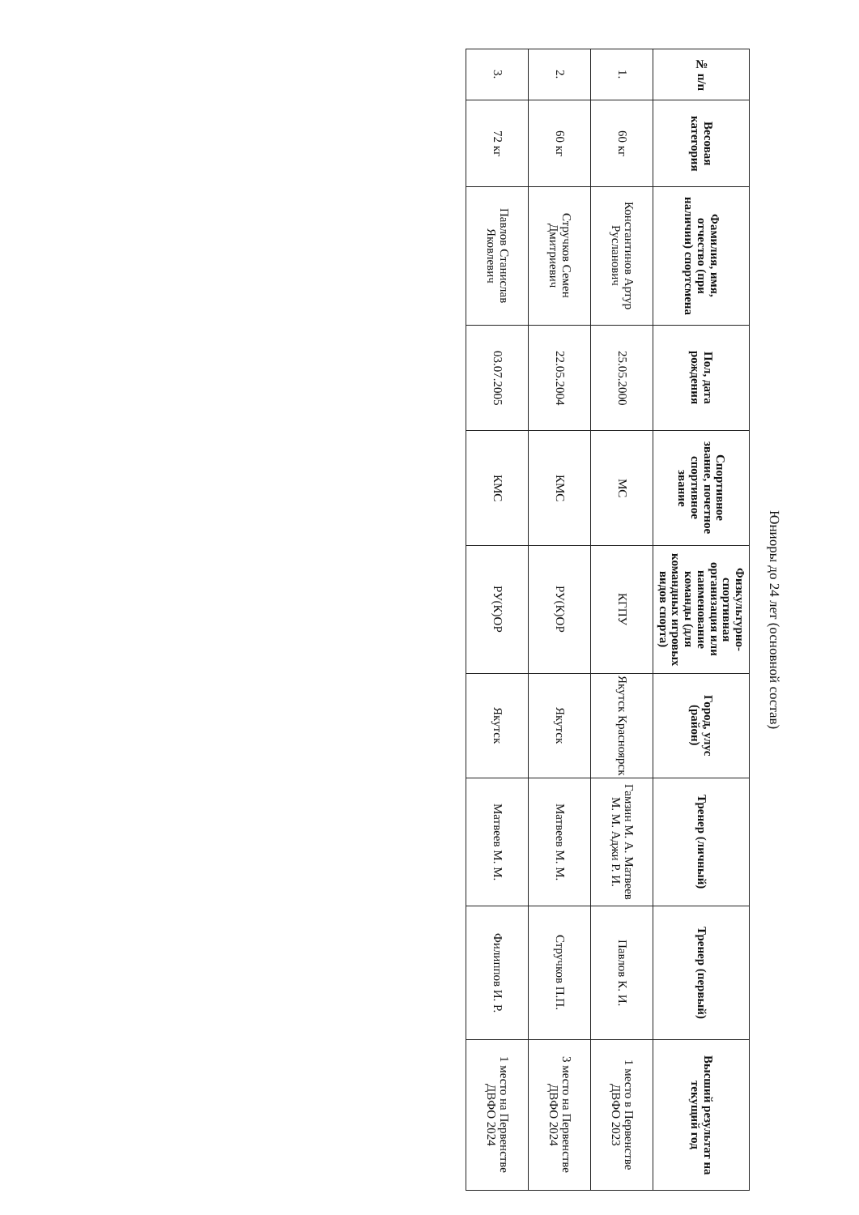Юниоры до 24 лет (основной состав)
| № п/п | Весовая категория | Фамилия, имя, отчество (при наличии) спортсмена | Пол, дата рождения | Спортивное звание, почетное спортивное звание | Физкультурно-спортивная организация или наименование команды (для командных игровых видов спорта) | Город, улус (район) | Тренер (личный) | Тренер (первый) | Высший результат на текущий год |
| --- | --- | --- | --- | --- | --- | --- | --- | --- | --- |
| 1. | 60 кг | Константинов Артур Русланович | 25.05.2000 | МС | КГПУ | Якутск Красноярск | Гамзин М. А. Матвеев М. М. Аджи Р. И. | Павлов К. И. | 1 место в Первенстве ДВФО 2023 |
| 2. | 60 кг | Стручков Семен Дмитриевич | 22.05.2004 | КМС | РУ(К)ОР | Якутск | Матвеев М. М. | Стручков П.П. | 3 место на Первенстве ДВФО 2024 |
| 3. | 72 кг | Павлов Станислав Яковлевич | 03.07.2005 | КМС | РУ(К)ОР | Якутск | Матвеев М. М. | Филиппов И. Р. | 1 место на Первенстве ДВФО 2024 |